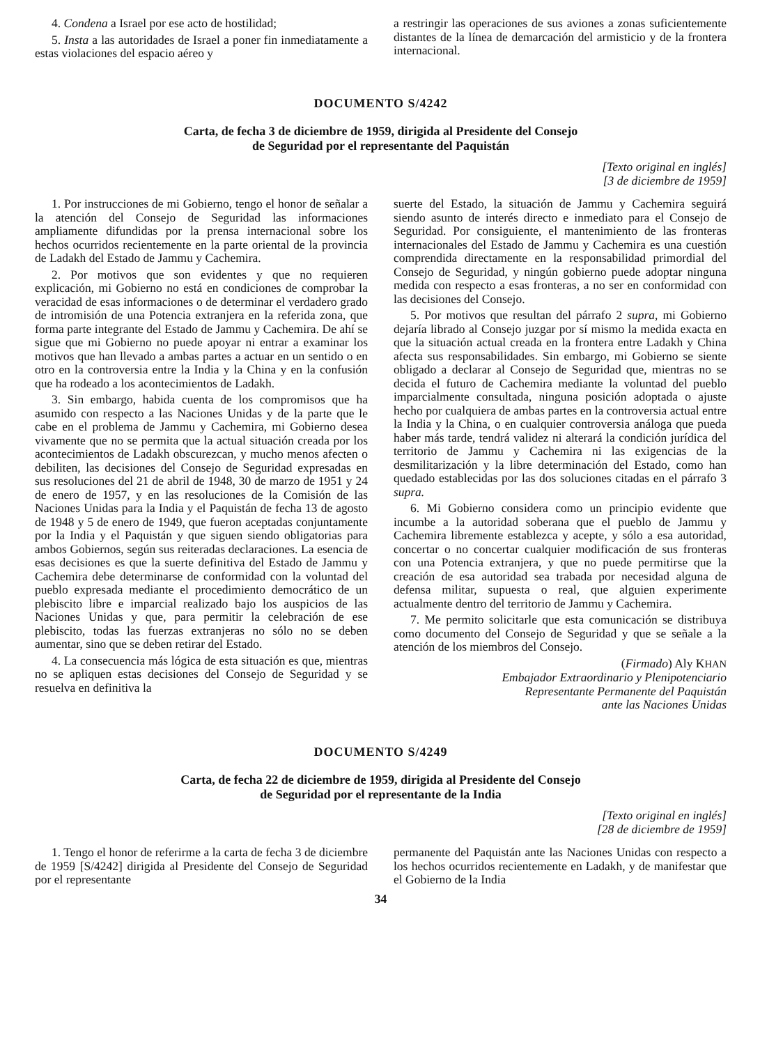4. Condena a Israel por ese acto de hostilidad;
5. Insta a las autoridades de Israel a poner fin inmediatamente a estas violaciones del espacio aéreo y
a restringir las operaciones de sus aviones a zonas suficientemente distantes de la línea de demarcación del armisticio y de la frontera internacional.
DOCUMENTO S/4242
Carta, de fecha 3 de diciembre de 1959, dirigida al Presidente del Consejo
de Seguridad por el representante del Paquistán
[Texto original en inglés]
[3 de diciembre de 1959]
1. Por instrucciones de mi Gobierno, tengo el honor de señalar a la atención del Consejo de Seguridad las informaciones ampliamente difundidas por la prensa internacional sobre los hechos ocurridos recientemente en la parte oriental de la provincia de Ladakh del Estado de Jammu y Cachemira.
2. Por motivos que son evidentes y que no requieren explicación, mi Gobierno no está en condiciones de comprobar la veracidad de esas informaciones o de determinar el verdadero grado de intromisión de una Potencia extranjera en la referida zona, que forma parte integrante del Estado de Jammu y Cachemira. De ahí se sigue que mi Gobierno no puede apoyar ni entrar a examinar los motivos que han llevado a ambas partes a actuar en un sentido o en otro en la controversia entre la India y la China y en la confusión que ha rodeado a los acontecimientos de Ladakh.
3. Sin embargo, habida cuenta de los compromisos que ha asumido con respecto a las Naciones Unidas y de la parte que le cabe en el problema de Jammu y Cachemira, mi Gobierno desea vivamente que no se permita que la actual situación creada por los acontecimientos de Ladakh obscurezcan, y mucho menos afecten o debiliten, las decisiones del Consejo de Seguridad expresadas en sus resoluciones del 21 de abril de 1948, 30 de marzo de 1951 y 24 de enero de 1957, y en las resoluciones de la Comisión de las Naciones Unidas para la India y el Paquistán de fecha 13 de agosto de 1948 y 5 de enero de 1949, que fueron aceptadas conjuntamente por la India y el Paquistán y que siguen siendo obligatorias para ambos Gobiernos, según sus reiteradas declaraciones. La esencia de esas decisiones es que la suerte definitiva del Estado de Jammu y Cachemira debe determinarse de conformidad con la voluntad del pueblo expresada mediante el procedimiento democrático de un plebiscito libre e imparcial realizado bajo los auspicios de las Naciones Unidas y que, para permitir la celebración de ese plebiscito, todas las fuerzas extranjeras no sólo no se deben aumentar, sino que se deben retirar del Estado.
4. La consecuencia más lógica de esta situación es que, mientras no se apliquen estas decisiones del Consejo de Seguridad y se resuelva en definitiva la
suerte del Estado, la situación de Jammu y Cachemira seguirá siendo asunto de interés directo e inmediato para el Consejo de Seguridad. Por consiguiente, el mantenimiento de las fronteras internacionales del Estado de Jammu y Cachemira es una cuestión comprendida directamente en la responsabilidad primordial del Consejo de Seguridad, y ningún gobierno puede adoptar ninguna medida con respecto a esas fronteras, a no ser en conformidad con las decisiones del Consejo.
5. Por motivos que resultan del párrafo 2 supra, mi Gobierno dejaría librado al Consejo juzgar por sí mismo la medida exacta en que la situación actual creada en la frontera entre Ladakh y China afecta sus responsabilidades. Sin embargo, mi Gobierno se siente obligado a declarar al Consejo de Seguridad que, mientras no se decida el futuro de Cachemira mediante la voluntad del pueblo imparcialmente consultada, ninguna posición adoptada o ajuste hecho por cualquiera de ambas partes en la controversia actual entre la India y la China, o en cualquier controversia análoga que pueda haber más tarde, tendrá validez ni alterará la condición jurídica del territorio de Jammu y Cachemira ni las exigencias de la desmilitarización y la libre determinación del Estado, como han quedado establecidas por las dos soluciones citadas en el párrafo 3 supra.
6. Mi Gobierno considera como un principio evidente que incumbe a la autoridad soberana que el pueblo de Jammu y Cachemira libremente establezca y acepte, y sólo a esa autoridad, concertar o no concertar cualquier modificación de sus fronteras con una Potencia extranjera, y que no puede permitirse que la creación de esa autoridad sea trabada por necesidad alguna de defensa militar, supuesta o real, que alguien experimente actualmente dentro del territorio de Jammu y Cachemira.
7. Me permito solicitarle que esta comunicación se distribuya como documento del Consejo de Seguridad y que se señale a la atención de los miembros del Consejo.
(Firmado) Aly KHAN
Embajador Extraordinario y Plenipotenciario
Representante Permanente del Paquistán
ante las Naciones Unidas
DOCUMENTO S/4249
Carta, de fecha 22 de diciembre de 1959, dirigida al Presidente del Consejo
de Seguridad por el representante de la India
[Texto original en inglés]
[28 de diciembre de 1959]
1. Tengo el honor de referirme a la carta de fecha 3 de diciembre de 1959 [S/4242] dirigida al Presidente del Consejo de Seguridad por el representante
permanente del Paquistán ante las Naciones Unidas con respecto a los hechos ocurridos recientemente en Ladakh, y de manifestar que el Gobierno de la India
34